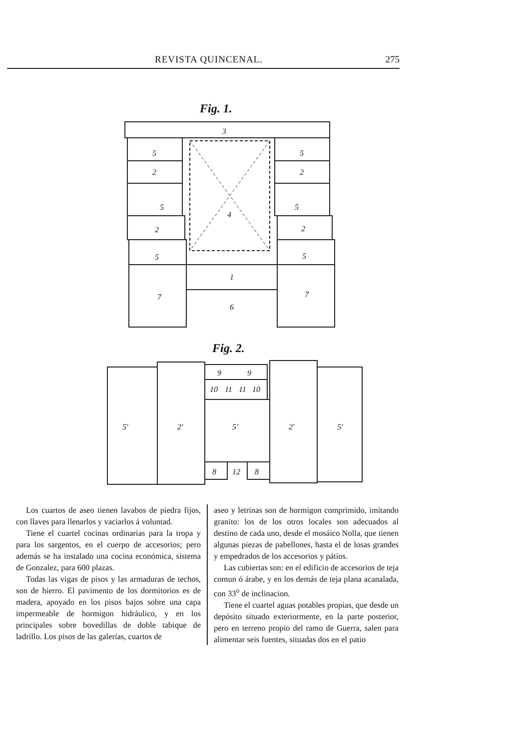REVISTA QUINCENAL. 275
Fig. 1.
3
5
2
5
2
5
4
5
2
5
2
5
1
7
7
6
Fig. 2.
5'
2'
9
9
10
11
11
10
5'
8
12
8
2'
5'
Los cuartos de aseo tienen lavabos de piedra fijos, con llaves para llenarlos y vaciarlos á voluntad.
Tiene el cuartel cocinas ordinarias para la tropa y para los sargentos, en el cuerpo de accesorios; pero además se ha instalado una cocina económica, sistema de Gonzalez, para 600 plazas.
Todas las vigas de pisos y las armaduras de techos, son de hierro. El pavimento de los dormitorios es de madera, apoyado en los pisos bajos sobre una capa impermeable de hormigon hidráulico, y en los principales sobre bovedillas de doble tabique de ladrillo. Los pisos de las galerías, cuartos de
aseo y letrinas son de hormigon comprimido, imitando granito: los de los otros locales son adecuados al destino de cada uno, desde el mosáico Nolla, que tienen algunas piezas de pabellones, hasta el de losas grandes y empedrados de los accesorios y pátios.
Las cubiertas son: en el edificio de accesorios de teja comun ó árabe, y en los demás de teja plana acanalada, con 33<sup>o</sup> de inclinacion.
Tiene el cuartel aguas potables propias, que desde un depósito situado exteriormente, en la parte posterior, pero en terreno propio del ramo de Guerra, salen para alimentar seis fuentes, situadas dos en el patio